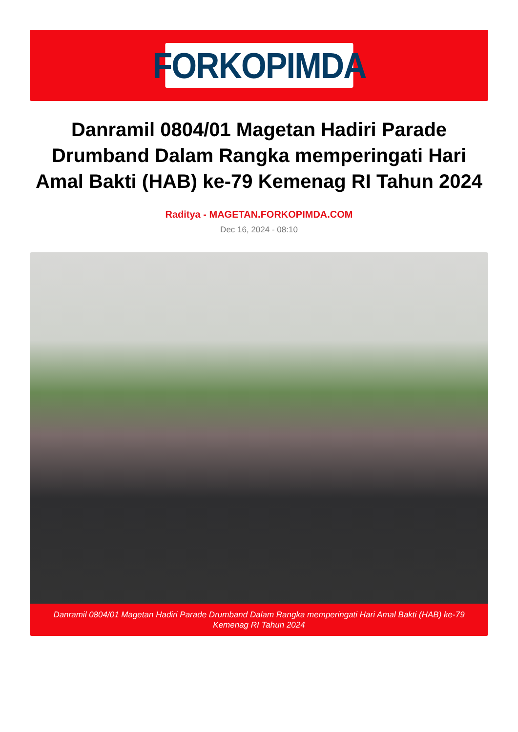FORKOPIMDA
Danramil 0804/01 Magetan Hadiri Parade Drumband Dalam Rangka memperingati Hari Amal Bakti (HAB) ke-79 Kemenag RI Tahun 2024
Raditya - MAGETAN.FORKOPIMDA.COM
Dec 16, 2024 - 08:10
Danramil 0804/01 Magetan Hadiri Parade Drumband Dalam Rangka memperingati Hari Amal Bakti (HAB) ke-79 Kemenag RI Tahun 2024